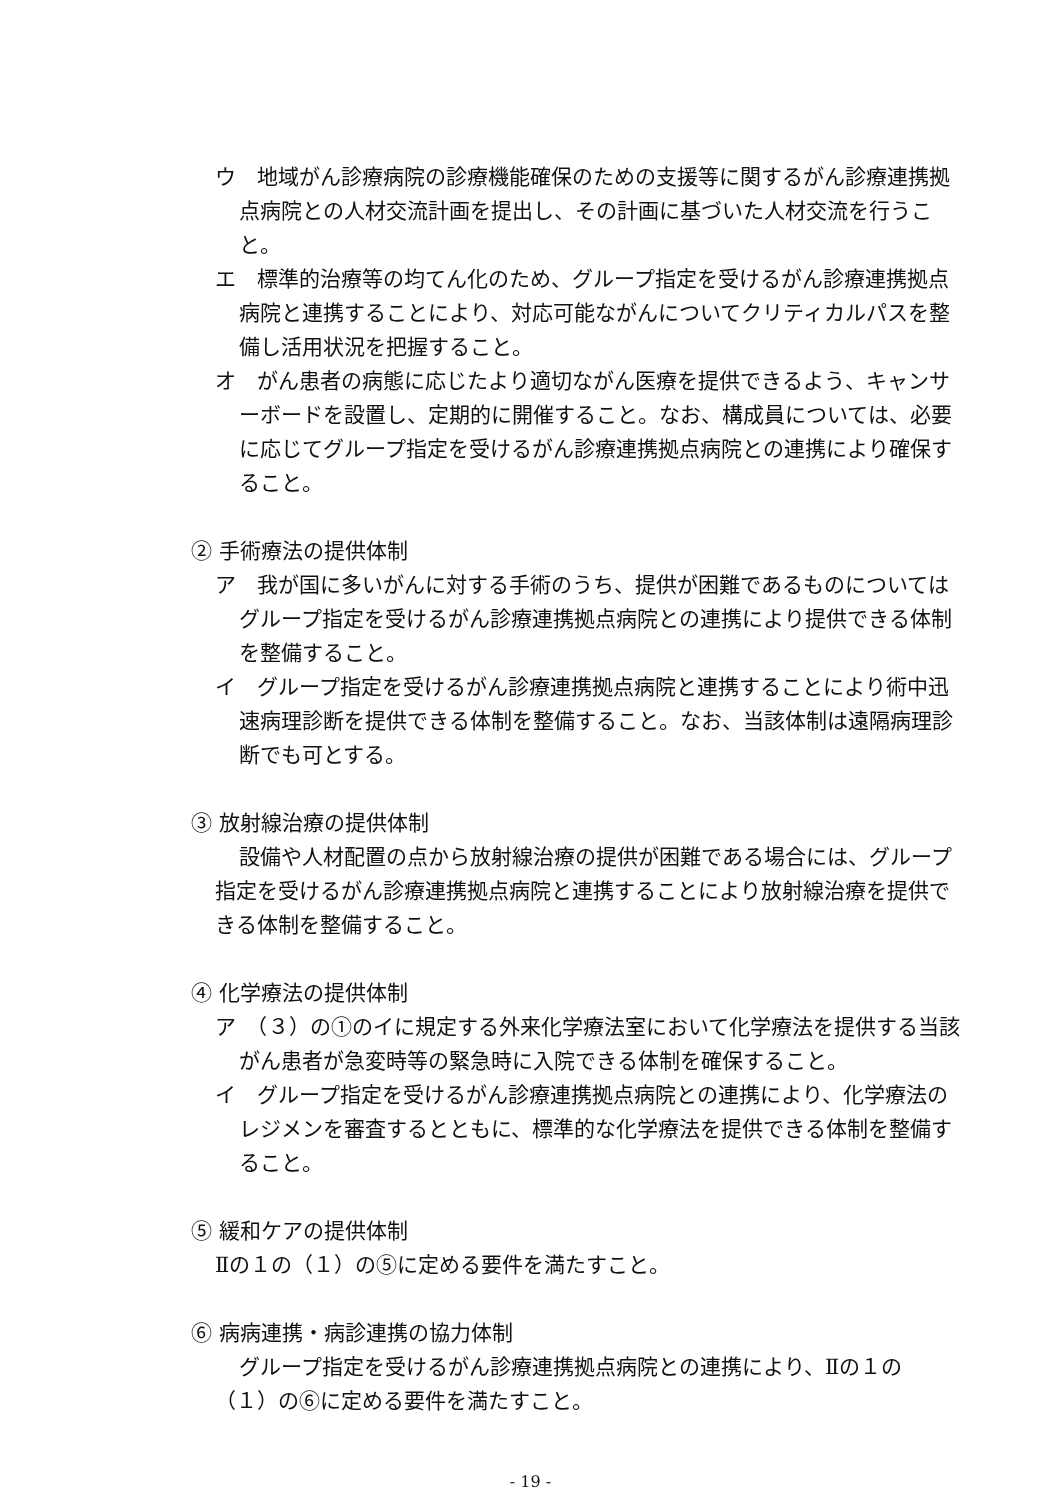ウ　地域がん診療病院の診療機能確保のための支援等に関するがん診療連携拠点病院との人材交流計画を提出し、その計画に基づいた人材交流を行うこと。
エ　標準的治療等の均てん化のため、グループ指定を受けるがん診療連携拠点病院と連携することにより、対応可能ながんについてクリティカルパスを整備し活用状況を把握すること。
オ　がん患者の病態に応じたより適切ながん医療を提供できるよう、キャンサーボードを設置し、定期的に開催すること。なお、構成員については、必要に応じてグループ指定を受けるがん診療連携拠点病院との連携により確保すること。
② 手術療法の提供体制
ア　我が国に多いがんに対する手術のうち、提供が困難であるものについてはグループ指定を受けるがん診療連携拠点病院との連携により提供できる体制を整備すること。
イ　グループ指定を受けるがん診療連携拠点病院と連携することにより術中迅速病理診断を提供できる体制を整備すること。なお、当該体制は遠隔病理診断でも可とする。
③ 放射線治療の提供体制
設備や人材配置の点から放射線治療の提供が困難である場合には、グループ指定を受けるがん診療連携拠点病院と連携することにより放射線治療を提供できる体制を整備すること。
④ 化学療法の提供体制
ア　（３）の①のイに規定する外来化学療法室において化学療法を提供する当該がん患者が急変時等の緊急時に入院できる体制を確保すること。
イ　グループ指定を受けるがん診療連携拠点病院との連携により、化学療法のレジメンを審査するとともに、標準的な化学療法を提供できる体制を整備すること。
⑤ 緩和ケアの提供体制
Ⅱの１の（１）の⑤に定める要件を満たすこと。
⑥ 病病連携・病診連携の協力体制
グループ指定を受けるがん診療連携拠点病院との連携により、Ⅱの１の（１）の⑥に定める要件を満たすこと。
- 19 -